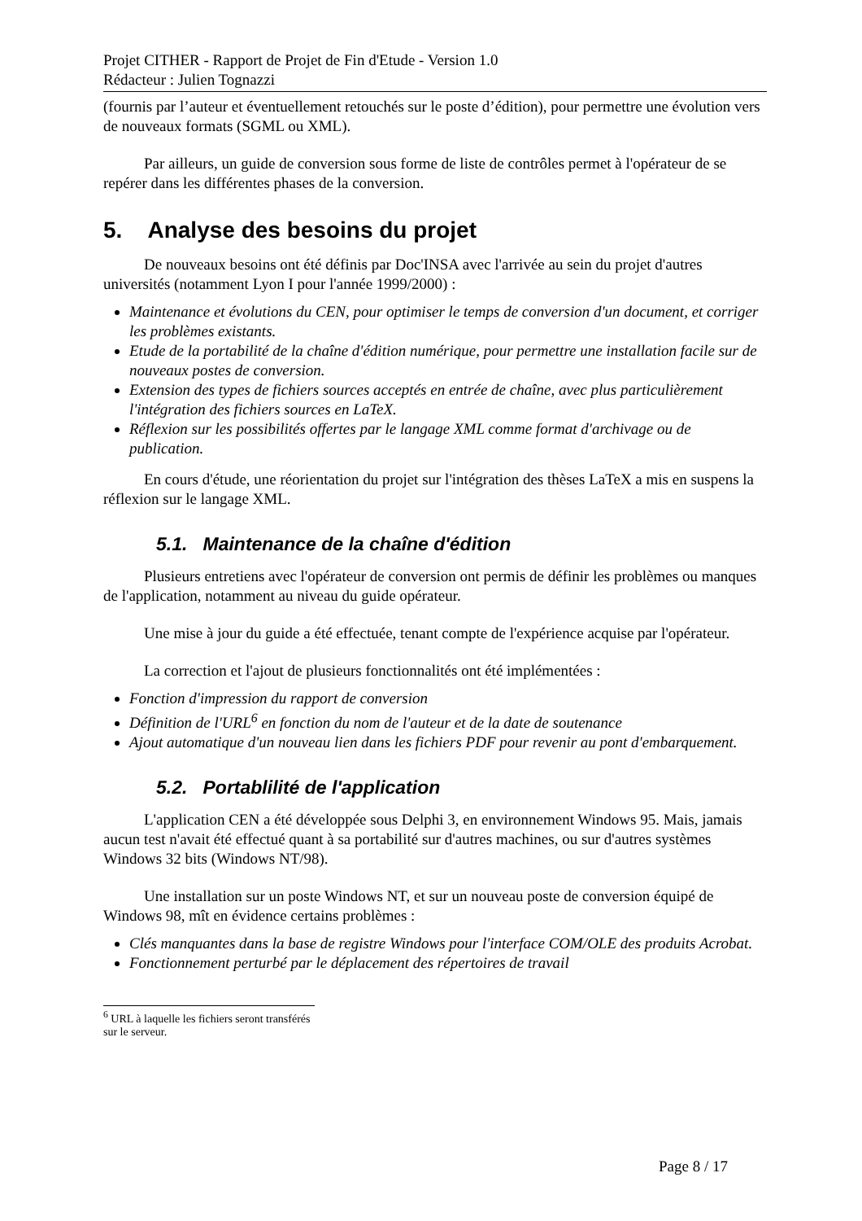Projet CITHER - Rapport de Projet de Fin d'Etude - Version 1.0
Rédacteur : Julien Tognazzi
(fournis par l’auteur et éventuellement retouchés sur le poste d’édition), pour permettre une évolution vers de nouveaux formats (SGML ou XML).
Par ailleurs, un guide de conversion sous forme de liste de contrôles permet à l'opérateur de se repérer dans les différentes phases de la conversion.
5. Analyse des besoins du projet
De nouveaux besoins ont été définis par Doc'INSA avec l'arrivée au sein du projet d'autres universités (notamment Lyon I pour l'année 1999/2000) :
Maintenance et évolutions du CEN, pour optimiser le temps de conversion d'un document, et corriger les problèmes existants.
Etude de la portabilité de la chaîne d'édition numérique, pour permettre une installation facile sur de nouveaux postes de conversion.
Extension des types de fichiers sources acceptés en entrée de chaîne, avec plus particulièrement l'intégration des fichiers sources en LaTeX.
Réflexion sur les possibilités offertes par le langage XML comme format d'archivage ou de publication.
En cours d'étude, une réorientation du projet sur l'intégration des thèses LaTeX a mis en suspens la réflexion sur le langage XML.
5.1. Maintenance de la chaîne d'édition
Plusieurs entretiens avec l'opérateur de conversion ont permis de définir les problèmes ou manques de l'application, notamment au niveau du guide opérateur.
Une mise à jour du guide a été effectuée, tenant compte de l'expérience acquise par l'opérateur.
La correction et l'ajout de plusieurs fonctionnalités ont été implémentées :
Fonction d'impression du rapport de conversion
Définition de l'URL<sup>6</sup> en fonction du nom de l'auteur et de la date de soutenance
Ajout automatique d'un nouveau lien dans les fichiers PDF pour revenir au pont d'embarquement.
5.2. Portablilité de l'application
L'application CEN a été développée sous Delphi 3, en environnement Windows 95. Mais, jamais aucun test n'avait été effectué quant à sa portabilité sur d'autres machines, ou sur d'autres systèmes Windows 32 bits (Windows NT/98).
Une installation sur un poste Windows NT, et sur un nouveau poste de conversion équipé de Windows 98, mît en évidence certains problèmes :
Clés manquantes dans la base de registre Windows pour l'interface COM/OLE des produits Acrobat.
Fonctionnement perturbé par le déplacement des répertoires de travail
<sup>6</sup> URL à laquelle les fichiers seront transférés sur le serveur.
Page 8 / 17